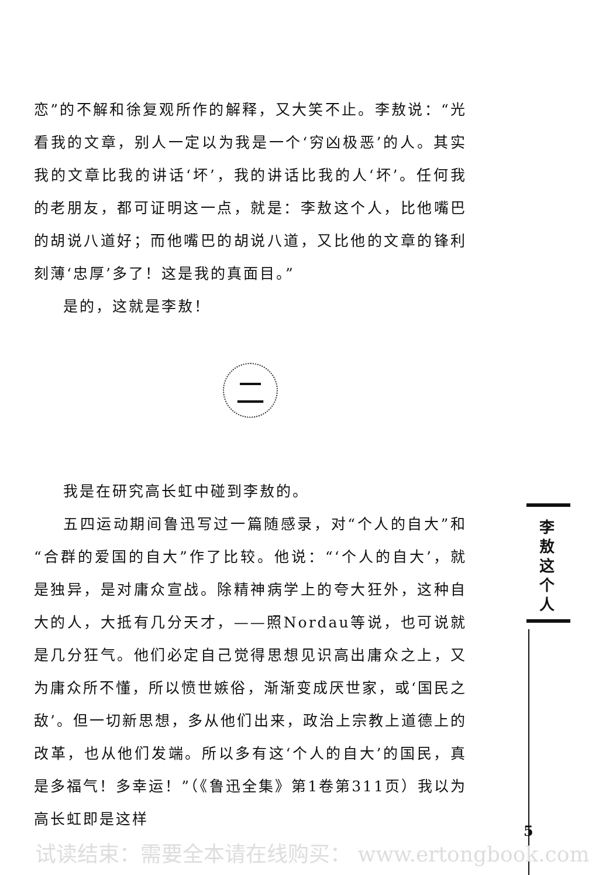恋”的不解和徐复观所作的解释，又大笑不止。李敖说：“光看我的文章，别人一定以为我是一个‘穷凶极恶’的人。其实我的文章比我的讲话‘坏’，我的讲话比我的人‘坏’。任何我的老朋友，都可证明这一点，就是：李敖这个人，比他嘴巴的胡说八道好；而他嘴巴的胡说八道，又比他的文章的锋利刻薄‘忠厚’多了！这是我的真面目。”
是的，这就是李敖！
二
我是在研究高长虹中碰到李敖的。
五四运动期间鲁迅写过一篇随感录，对“个人的自大”和“合群的爱国的自大”作了比较。他说：“‘个人的自大’，就是独异，是对庸众宣战。除精神病学上的夸大狂外，这种自大的人，大抵有几分天才，——照Nordau等说，也可说就是几分狂气。他们必定自己觉得思想见识高出庸众之上，又为庸众所不懂，所以愤世嫉俗，渐渐变成厌世家，或‘国民之敌’。但一切新思想，多从他们出来，政治上宗教上道德上的改革，也从他们发端。所以多有这‘个人的自大’的国民，真是多福气！多幸运！”（《鲁迅全集》第1卷第311页）我以为高长虹即是这样
李
敖
这
个
人
5
试读结束：需要全本请在线购买： www.ertongbook.com